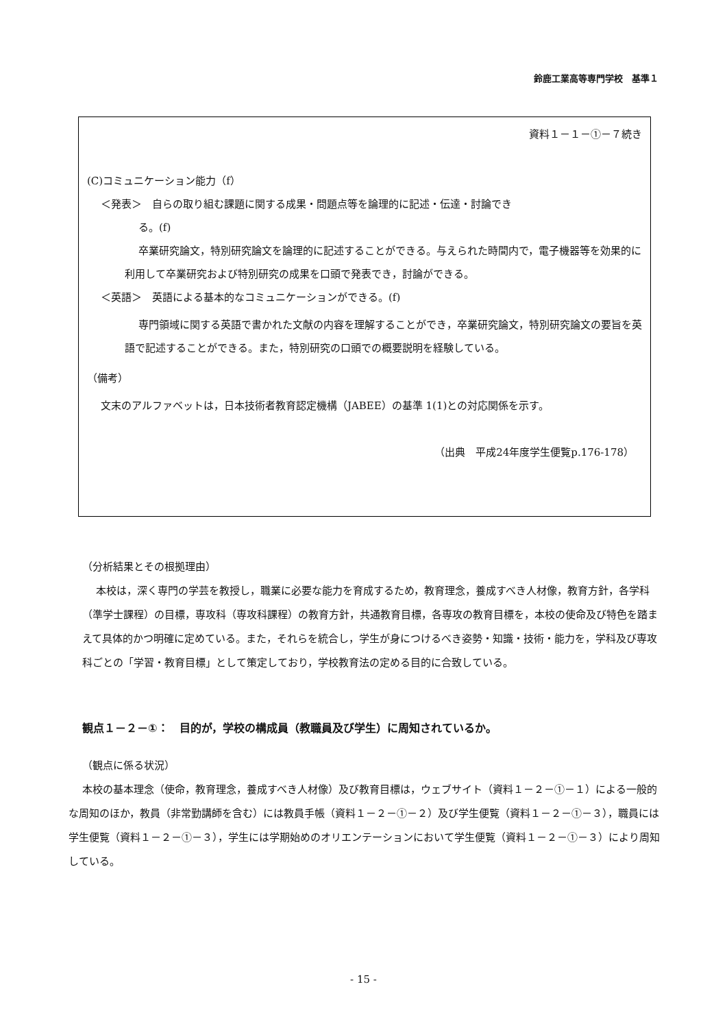鈴鹿工業高等専門学校　基準１
資料１－１－①－７続き
(C)コミュニケーション能力（f）
＜発表＞　自らの取り組む課題に関する成果・問題点等を論理的に記述・伝達・討論でき
る。(f)
卒業研究論文，特別研究論文を論理的に記述することができる。与えられた時間内で，電子機器等を効果的に利用して卒業研究および特別研究の成果を口頭で発表でき，討論ができる。
＜英語＞　英語による基本的なコミュニケーションができる。(f)
専門領域に関する英語で書かれた文献の内容を理解することができ，卒業研究論文，特別研究論文の要旨を英語で記述することができる。また，特別研究の口頭での概要説明を経験している。
（備考）
文末のアルファベットは，日本技術者教育認定機構（JABEE）の基準 1(1)との対応関係を示す。
（出典　平成24年度学生便覧p.176-178）
（分析結果とその根拠理由）
本校は，深く専門の学芸を教授し，職業に必要な能力を育成するため，教育理念，養成すべき人材像，教育方針，各学科（準学士課程）の目標，専攻科（専攻科課程）の教育方針，共通教育目標，各専攻の教育目標を，本校の使命及び特色を踏まえて具体的かつ明確に定めている。また，それらを統合し，学生が身につけるべき姿勢・知識・技術・能力を，学科及び専攻科ごとの「学習・教育目標」として策定しており，学校教育法の定める目的に合致している。
観点１－２－①：　目的が，学校の構成員（教職員及び学生）に周知されているか。
（観点に係る状況）
本校の基本理念（使命，教育理念，養成すべき人材像）及び教育目標は，ウェブサイト（資料１－２－①－１）による一般的な周知のほか，教員（非常勤講師を含む）には教員手帳（資料１－２－①－２）及び学生便覧（資料１－２－①－３），職員には学生便覧（資料１－２－①－３），学生には学期始めのオリエンテーションにおいて学生便覧（資料１－２－①－３）により周知している。
- 15 -